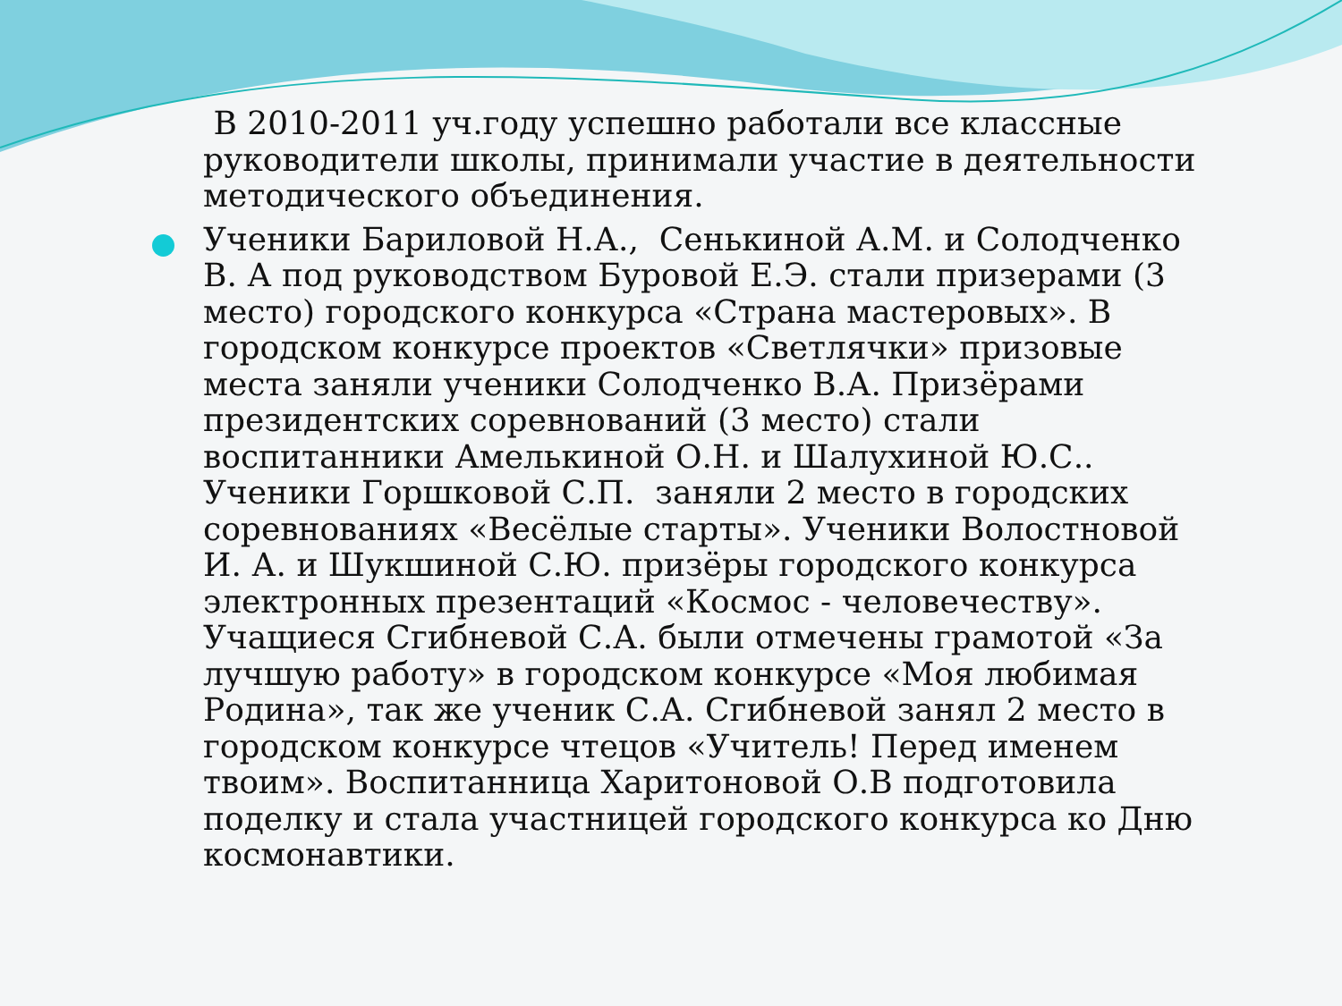В 2010-2011 уч.году успешно работали все классные руководители школы, принимали участие в деятельности методического объединения.
Ученики Бариловой Н.А., Сенькиной А.М. и Солодченко В. А под руководством Буровой Е.Э. стали призерами (3 место) городского конкурса «Страна мастеровых». В городском конкурсе проектов «Светлячки» призовые места заняли ученики Солодченко В.А. Призёрами президентских соревнований (3 место) стали воспитанники Амелькиной О.Н. и Шалухиной Ю.С.. Ученики Горшковой С.П. заняли 2 место в городских соревнованиях «Весёлые старты». Ученики Волостновой И. А. и Шукшиной С.Ю. призёры городского конкурса электронных презентаций «Космос - человечеству». Учащиеся Сгибневой С.А. были отмечены грамотой «За лучшую работу» в городском конкурсе «Моя любимая Родина», так же ученик С.А. Сгибневой занял 2 место в городском конкурсе чтецов «Учитель! Перед именем твоим». Воспитанница Харитоновой О.В подготовила поделку и стала участницей городского конкурса ко Дню космонавтики.